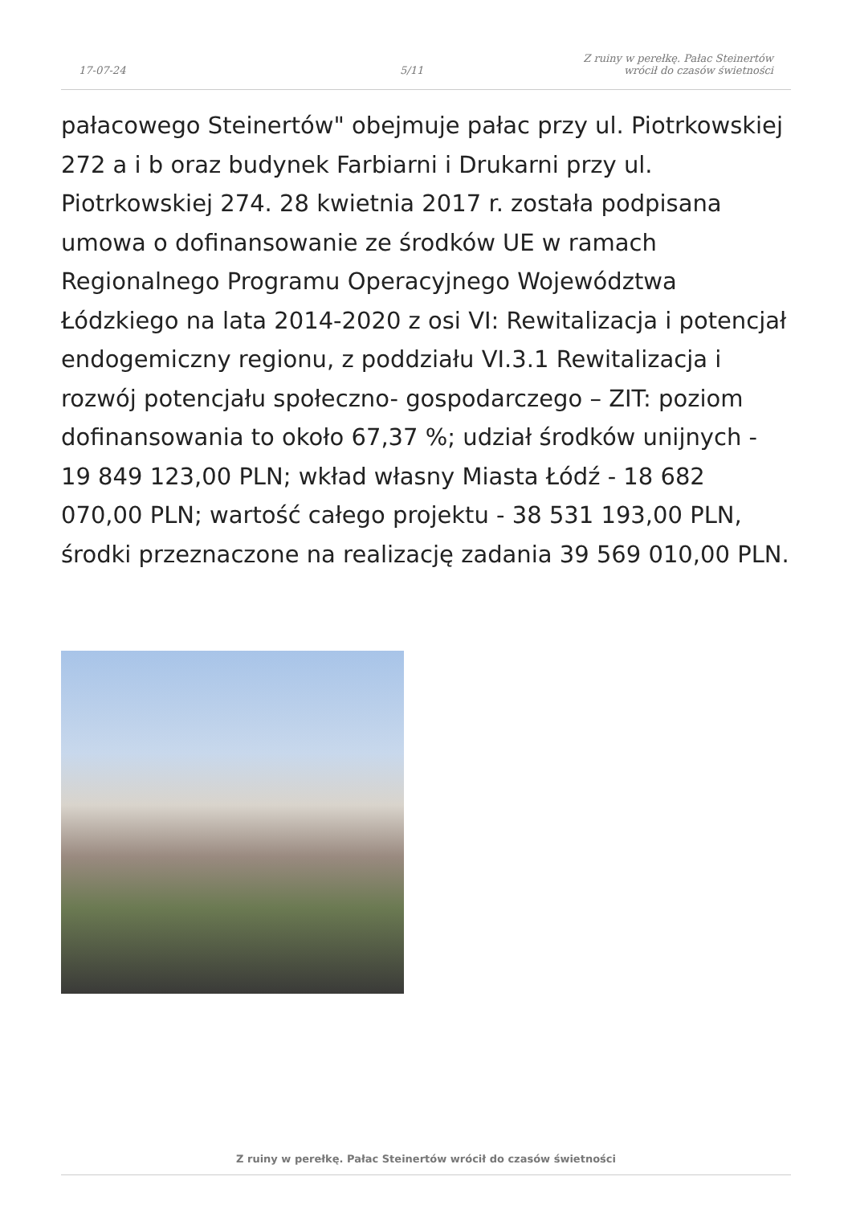17-07-24
5/11
Z ruiny w perełkę. Pałac Steinertów
wrócił do czasów świetności
pałacowego Steinertów" obejmuje pałac przy ul. Piotrkowskiej 272 a i b oraz budynek Farbiarni i Drukarni przy ul. Piotrkowskiej 274. 28 kwietnia 2017 r. została podpisana umowa o dofinansowanie ze środków UE w ramach Regionalnego Programu Operacyjnego Województwa Łódzkiego na lata 2014-2020 z osi VI: Rewitalizacja i potencjał endogemiczny regionu, z poddziału VI.3.1 Rewitalizacja i rozwój potencjału społeczno- gospodarczego – ZIT: poziom dofinansowania to około 67,37 %; udział środków unijnych - 19 849 123,00 PLN; wkład własny Miasta Łódź - 18 682 070,00 PLN; wartość całego projektu - 38 531 193,00 PLN, środki przeznaczone na realizację zadania 39 569 010,00 PLN.
Z ruiny w perełkę. Pałac Steinertów wrócił do czasów świetności